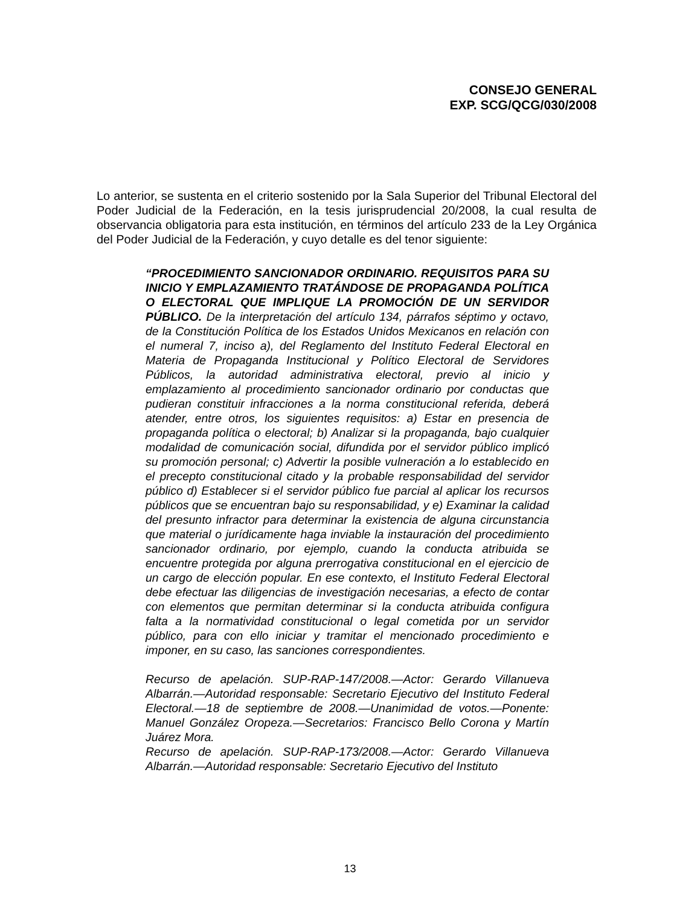CONSEJO GENERAL
EXP. SCG/QCG/030/2008
Lo anterior, se sustenta en el criterio sostenido por la Sala Superior del Tribunal Electoral del Poder Judicial de la Federación, en la tesis jurisprudencial 20/2008, la cual resulta de observancia obligatoria para esta institución, en términos del artículo 233 de la Ley Orgánica del Poder Judicial de la Federación, y cuyo detalle es del tenor siguiente:
“PROCEDIMIENTO SANCIONADOR ORDINARIO. REQUISITOS PARA SU INICIO Y EMPLAZAMIENTO TRATÁNDOSE DE PROPAGANDA POLÍTICA O ELECTORAL QUE IMPLIQUE LA PROMOCIÓN DE UN SERVIDOR PÚBLICO. De la interpretación del artículo 134, párrafos séptimo y octavo, de la Constitución Política de los Estados Unidos Mexicanos en relación con el numeral 7, inciso a), del Reglamento del Instituto Federal Electoral en Materia de Propaganda Institucional y Político Electoral de Servidores Públicos, la autoridad administrativa electoral, previo al inicio y emplazamiento al procedimiento sancionador ordinario por conductas que pudieran constituir infracciones a la norma constitucional referida, deberá atender, entre otros, los siguientes requisitos: a) Estar en presencia de propaganda política o electoral; b) Analizar si la propaganda, bajo cualquier modalidad de comunicación social, difundida por el servidor público implicó su promoción personal; c) Advertir la posible vulneración a lo establecido en el precepto constitucional citado y la probable responsabilidad del servidor público d) Establecer si el servidor público fue parcial al aplicar los recursos públicos que se encuentran bajo su responsabilidad, y e) Examinar la calidad del presunto infractor para determinar la existencia de alguna circunstancia que material o jurídicamente haga inviable la instauración del procedimiento sancionador ordinario, por ejemplo, cuando la conducta atribuida se encuentre protegida por alguna prerrogativa constitucional en el ejercicio de un cargo de elección popular. En ese contexto, el Instituto Federal Electoral debe efectuar las diligencias de investigación necesarias, a efecto de contar con elementos que permitan determinar si la conducta atribuida configura falta a la normatividad constitucional o legal cometida por un servidor público, para con ello iniciar y tramitar el mencionado procedimiento e imponer, en su caso, las sanciones correspondientes.
Recurso de apelación. SUP-RAP-147/2008.—Actor: Gerardo Villanueva Albarrán.—Autoridad responsable: Secretario Ejecutivo del Instituto Federal Electoral.—18 de septiembre de 2008.—Unanimidad de votos.—Ponente: Manuel González Oropeza.—Secretarios: Francisco Bello Corona y Martín Juárez Mora.
Recurso de apelación. SUP-RAP-173/2008.—Actor: Gerardo Villanueva Albarrán.—Autoridad responsable: Secretario Ejecutivo del Instituto
13